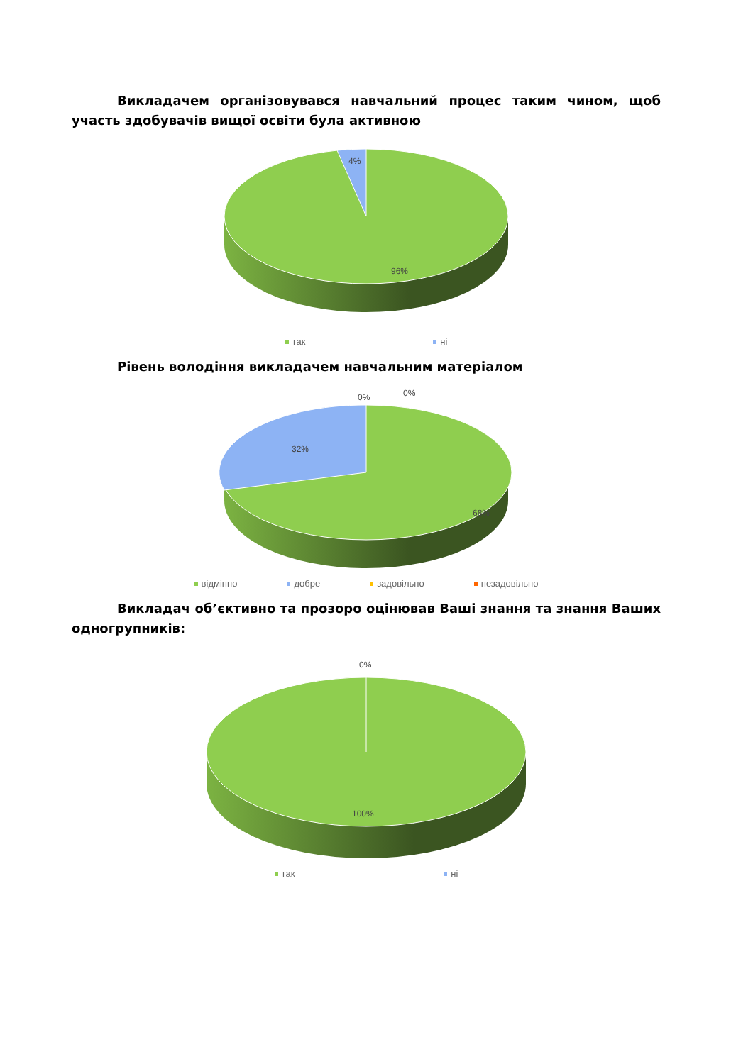Викладачем організовувався навчальний процес таким чином, щоб участь здобувачів вищої освіти була активною
4%
96%
так ні
Рівень володіння викладачем навчальним матеріалом
0% 0%
32%
68%
відмінно добре задовільно незадовільно
Викладач об’єктивно та прозоро оцінював Ваші знання та знання Ваших одногрупників:
0%
100%
так ні